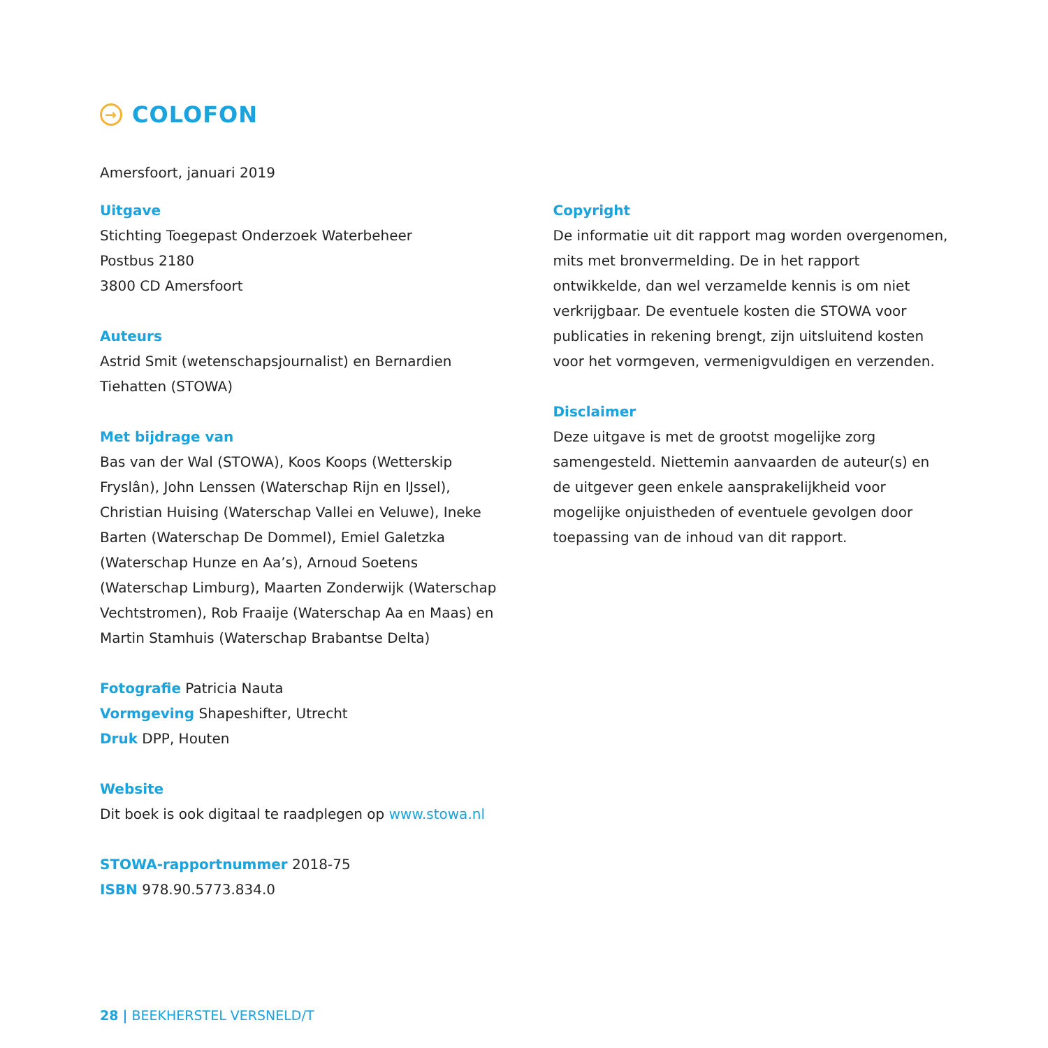→ COLOFON
Amersfoort, januari 2019
Uitgave
Stichting Toegepast Onderzoek Waterbeheer
Postbus 2180
3800 CD Amersfoort
Auteurs
Astrid Smit (wetenschapsjournalist) en Bernardien Tiehatten (STOWA)
Met bijdrage van
Bas van der Wal (STOWA), Koos Koops (Wetterskip Fryslân), John Lenssen (Waterschap Rijn en IJssel), Christian Huising (Waterschap Vallei en Veluwe), Ineke Barten (Waterschap De Dommel), Emiel Galetzka (Waterschap Hunze en Aa’s), Arnoud Soetens (Waterschap Limburg), Maarten Zonderwijk (Waterschap Vechtstromen), Rob Fraaije (Waterschap Aa en Maas) en Martin Stamhuis (Waterschap Brabantse Delta)
Fotografie Patricia Nauta
Vormgeving Shapeshifter, Utrecht
Druk DPP, Houten
Website
Dit boek is ook digitaal te raadplegen op www.stowa.nl
STOWA-rapportnummer 2018-75
ISBN 978.90.5773.834.0
Copyright
De informatie uit dit rapport mag worden overgenomen, mits met bronvermelding. De in het rapport ontwikkelde, dan wel verzamelde kennis is om niet verkrijgbaar. De eventuele kosten die STOWA voor publicaties in rekening brengt, zijn uitsluitend kosten voor het vormgeven, vermenigvuldigen en verzenden.
Disclaimer
Deze uitgave is met de grootst mogelijke zorg samengesteld. Niettemin aanvaarden de auteur(s) en de uitgever geen enkele aansprakelijkheid voor mogelijke onjuistheden of eventuele gevolgen door toepassing van de inhoud van dit rapport.
28 | BEEKHERSTEL VERSNELD/T